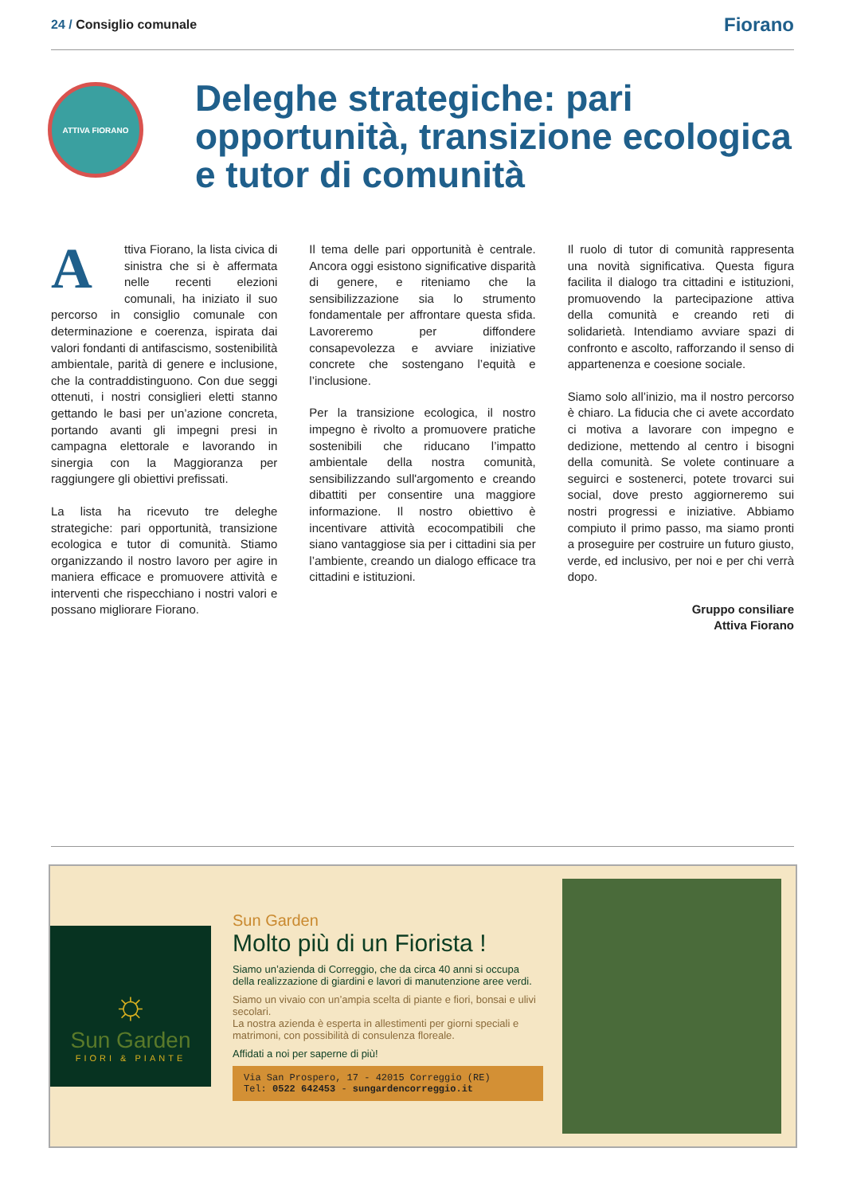24 / Consiglio comunale
Fiorano
ATTIVA FIORANO
Deleghe strategiche: pari opportunità, transizione ecologica e tutor di comunità
Attiva Fiorano, la lista civica di sinistra che si è affermata nelle recenti elezioni comunali, ha iniziato il suo percorso in consiglio comunale con determinazione e coerenza, ispirata dai valori fondanti di antifascismo, sostenibilità ambientale, parità di genere e inclusione, che la contraddistinguono. Con due seggi ottenuti, i nostri consiglieri eletti stanno gettando le basi per un’azione concreta, portando avanti gli impegni presi in campagna elettorale e lavorando in sinergia con la Maggioranza per raggiungere gli obiettivi prefissati.
La lista ha ricevuto tre deleghe strategiche: pari opportunità, transizione ecologica e tutor di comunità. Stiamo organizzando il nostro lavoro per agire in maniera efficace e promuovere attività e interventi che rispecchiano i nostri valori e possano migliorare Fiorano.
Il tema delle pari opportunità è centrale. Ancora oggi esistono significative disparità di genere, e riteniamo che la sensibilizzazione sia lo strumento fondamentale per affrontare questa sfida. Lavoreremo per diffondere consapevolezza e avviare iniziative concrete che sostengano l’equità e l’inclusione.
Per la transizione ecologica, il nostro impegno è rivolto a promuovere pratiche sostenibili che riducano l’impatto ambientale della nostra comunità, sensibilizzando sull'argomento e creando dibattiti per consentire una maggiore informazione. Il nostro obiettivo è incentivare attività ecocompatibili che siano vantaggiose sia per i cittadini sia per l’ambiente, creando un dialogo efficace tra cittadini e istituzioni.
Il ruolo di tutor di comunità rappresenta una novità significativa. Questa figura facilita il dialogo tra cittadini e istituzioni, promuovendo la partecipazione attiva della comunità e creando reti di solidarietà. Intendiamo avviare spazi di confronto e ascolto, rafforzando il senso di appartenenza e coesione sociale.
Siamo solo all’inizio, ma il nostro percorso è chiaro. La fiducia che ci avete accordato ci motiva a lavorare con impegno e dedizione, mettendo al centro i bisogni della comunità. Se volete continuare a seguirci e sostenerci, potete trovarci sui social, dove presto aggiorneremo sui nostri progressi e iniziative. Abbiamo compiuto il primo passo, ma siamo pronti a proseguire per costruire un futuro giusto, verde, ed inclusivo, per noi e per chi verrà dopo.
Gruppo consiliare
Attiva Fiorano
☼
Sun Garden
FIORI & PIANTE
Sun Garden
Molto più di un Fiorista !
Siamo un’azienda di Correggio, che da circa 40 anni si occupa della realizzazione di giardini e lavori di manutenzione aree verdi.
Siamo un vivaio con un’ampia scelta di piante e fiori, bonsai e ulivi secolari.
La nostra azienda è esperta in allestimenti per giorni speciali e matrimoni, con possibilità di consulenza floreale.
Affidati a noi per saperne di più!
Via San Prospero, 17 - 42015 Correggio (RE)
Tel: 0522 642453 - sungardencorreggio.it